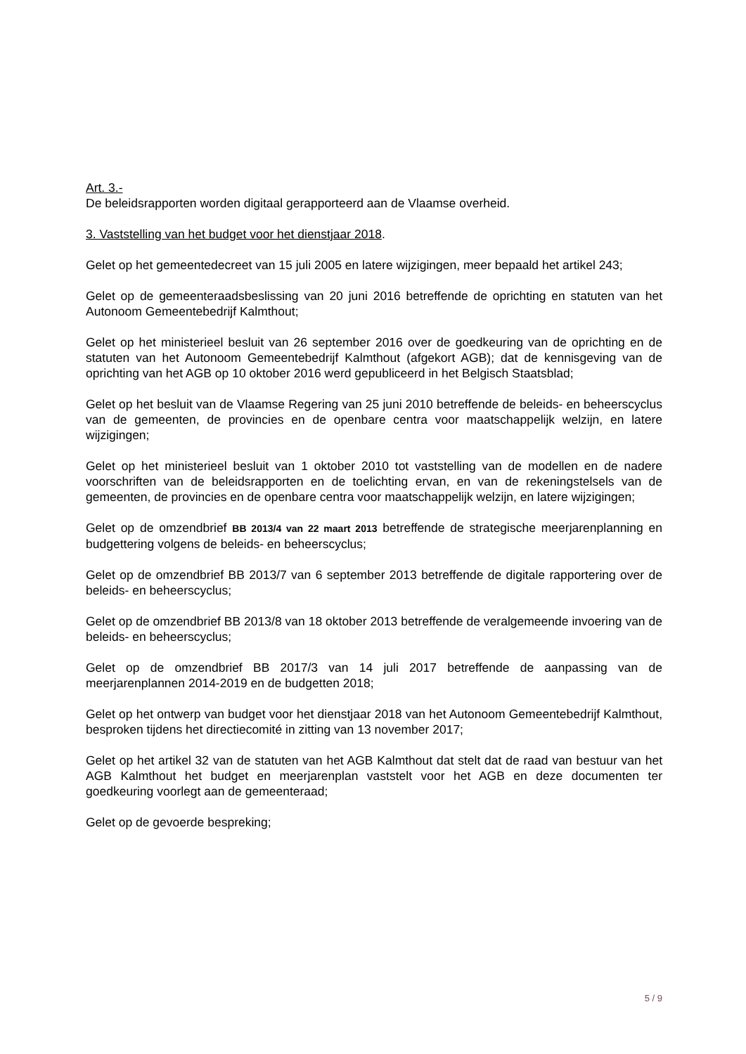Art. 3.-
De beleidsrapporten worden digitaal gerapporteerd aan de Vlaamse overheid.
3. Vaststelling van het budget voor het dienstjaar 2018.
Gelet op het gemeentedecreet van 15 juli 2005 en latere wijzigingen, meer bepaald het artikel 243;
Gelet op de gemeenteraadsbeslissing van 20 juni 2016 betreffende de oprichting en statuten van het Autonoom Gemeentebedrijf Kalmthout;
Gelet op het ministerieel besluit van 26 september 2016 over de goedkeuring van de oprichting en de statuten van het Autonoom Gemeentebedrijf Kalmthout (afgekort AGB); dat de kennisgeving van de oprichting van het AGB op 10 oktober 2016 werd gepubliceerd in het Belgisch Staatsblad;
Gelet op het besluit van de Vlaamse Regering van 25 juni 2010 betreffende de beleids- en beheerscyclus van de gemeenten, de provincies en de openbare centra voor maatschappelijk welzijn, en latere wijzigingen;
Gelet op het ministerieel besluit van 1 oktober 2010 tot vaststelling van de modellen en de nadere voorschriften van de beleidsrapporten en de toelichting ervan, en van de rekeningstelsels van de gemeenten, de provincies en de openbare centra voor maatschappelijk welzijn, en latere wijzigingen;
Gelet op de omzendbrief BB 2013/4 van 22 maart 2013 betreffende de strategische meerjarenplanning en budgettering volgens de beleids- en beheerscyclus;
Gelet op de omzendbrief BB 2013/7 van 6 september 2013 betreffende de digitale rapportering over de beleids- en beheerscyclus;
Gelet op de omzendbrief BB 2013/8 van 18 oktober 2013 betreffende de veralgemeende invoering van de beleids- en beheerscyclus;
Gelet op de omzendbrief BB 2017/3 van 14 juli 2017 betreffende de aanpassing van de meerjarenplannen 2014-2019 en de budgetten 2018;
Gelet op het ontwerp van budget voor het dienstjaar 2018 van het Autonoom Gemeentebedrijf Kalmthout, besproken tijdens het directiecomité in zitting van 13 november 2017;
Gelet op het artikel 32 van de statuten van het AGB Kalmthout dat stelt dat de raad van bestuur van het AGB Kalmthout het budget en meerjarenplan vaststelt voor het AGB en deze documenten ter goedkeuring voorlegt aan de gemeenteraad;
Gelet op de gevoerde bespreking;
5 / 9